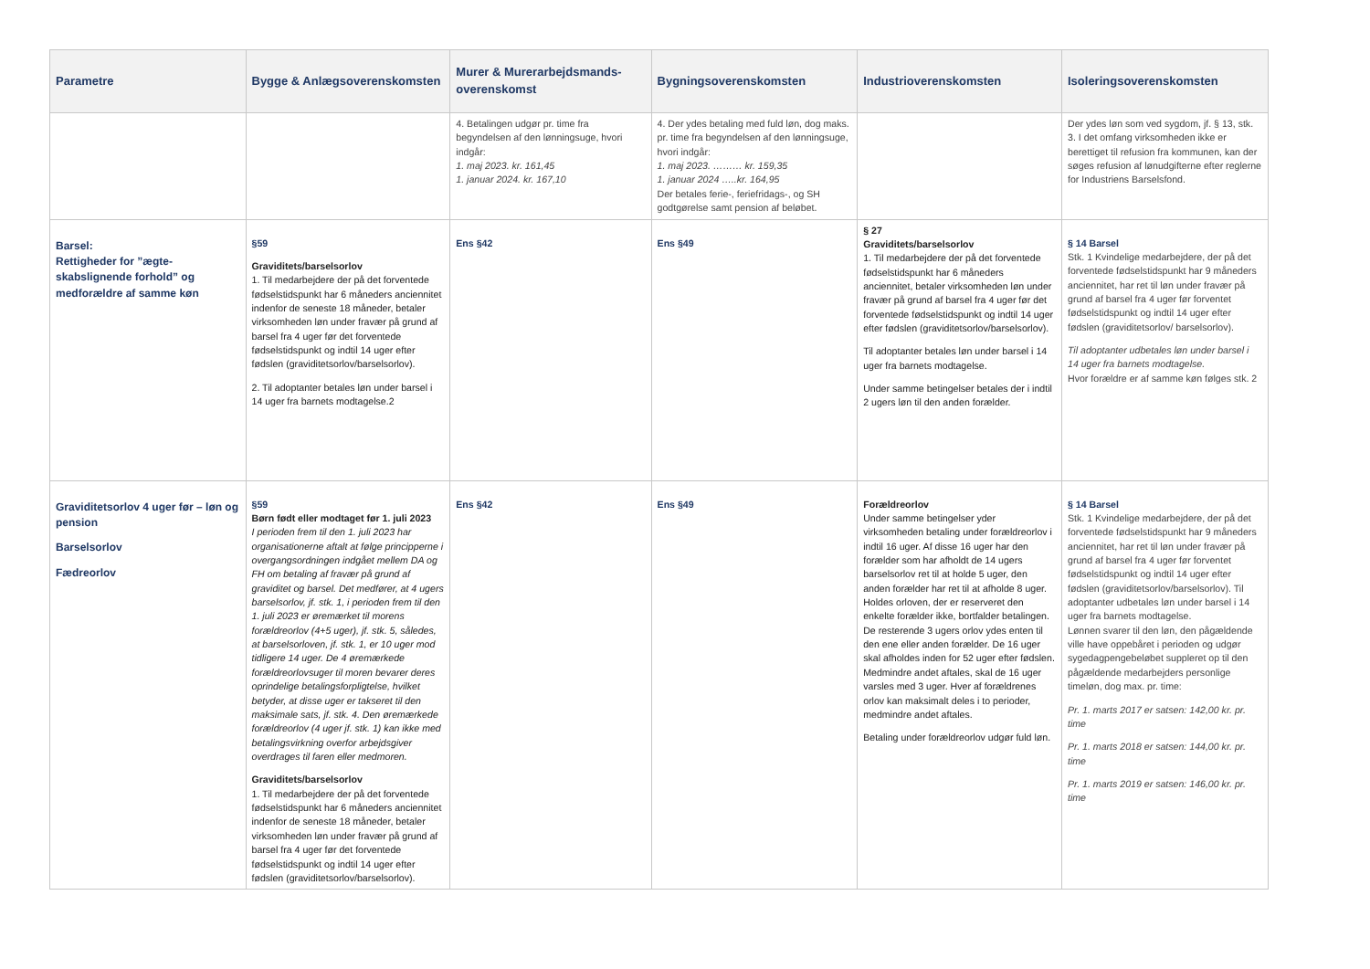| Parametre | Bygge & Anlægsoverenskomsten | Murer & Murerarbejdsmands-overenskomst | Bygningsoverenskomsten | Industrioverenskomsten | Isoleringsoverenskomsten |
| --- | --- | --- | --- | --- | --- |
| | | 4. Betalingen udgør pr. time fra begyndelsen af den lønningsuge, hvori indgår: 1. maj 2023. kr. 161,45 1. januar 2024. kr. 167,10 | 4. Der ydes betaling med fuld løn, dog maks. pr. time fra begyndelsen af den lønningsuge, hvori indgår: 1. maj 2023. ……… kr. 159,35 1. januar 2024 …..kr. 164,95 Der betales ferie-, feriefridags-, og SH godtgørelse samt pension af beløbet. | | Der ydes løn som ved sygdom, jf. § 13, stk. 3. I det omfang virksomheden ikke er berettiget til refusion fra kommunen, kan der søges refusion af lønudgifterne efter reglerne for Industriens Barselsfond. |
| Barsel: Rettigheder for ”ægte-skabslignende forhold” og medforældre af samme køn | §59 Graviditets/barselsorlov 1. Til medarbejdere der på det forventede fødselstidspunkt har 6 måneders anciennitet indenfor de seneste 18 måneder, betaler virksomheden løn under fravær på grund af barsel fra 4 uger før det forventede fødselstidspunkt og indtil 14 uger efter fødslen (graviditetsorlov/barselsorlov). 2. Til adoptanter betales løn under barsel i 14 uger fra barnets modtagelse.2 | Ens §42 | Ens §49 | § 27 Graviditets/barselsorlov 1. Til medarbejdere der på det forventede fødselstidspunkt har 6 måneders anciennitet, betaler virksomheden løn under fravær på grund af barsel fra 4 uger før det forventede fødselstidspunkt og indtil 14 uger efter fødslen (graviditetsorlov/barselsorlov). Til adoptanter betales løn under barsel i 14 uger fra barnets modtagelse. Under samme betingelser betales der i indtil 2 ugers løn til den anden forælder. | § 14 Barsel Stk. 1 Kvindelige medarbejdere, der på det forventede fødselstidspunkt har 9 måneders anciennitet, har ret til løn under fravær på grund af barsel fra 4 uger før forventet fødselstidspunkt og indtil 14 uger efter fødslen (graviditetsorlov/ barselsorlov). Til adoptanter udbetales løn under barsel i 14 uger fra barnets modtagelse. Hvor forældre er af samme køn følges stk. 2 |
| Graviditetsorlov 4 uger før – løn og pension Barselsorlov Fædreorlov | §59 Børn født eller modtaget før 1. juli 2023 I perioden frem til den 1. juli 2023 har organisationerne aftalt at følge principperne i overgangsordningen indgået mellem DA og FH om betaling af fravær på grund af graviditet og barsel. Det medfører, at 4 ugers barselsorlov, jf. stk. 1, i perioden frem til den 1. juli 2023 er øremærket til morens forældreorlov (4+5 uger), jf. stk. 5, således, at barselsorloven, jf. stk. 1, er 10 uger mod tidligere 14 uger. De 4 øremærkede forældreorlovsuger til moren bevarer deres oprindelige betalingsforpligtelse, hvilket betyder, at disse uger er takseret til den maksimale sats, jf. stk. 4. Den øremærkede forældreorlov (4 uger jf. stk. 1) kan ikke med betalingsvirkning overfor arbejdsgiver overdrages til faren eller medmoren. Graviditets/barselsorlov 1. Til medarbejdere der på det forventede fødselstidspunkt har 6 måneders anciennitet indenfor de seneste 18 måneder, betaler virksomheden løn under fravær på grund af barsel fra 4 uger før det forventede fødselstidspunkt og indtil 14 uger efter fødslen (graviditetsorlov/barselsorlov). | Ens §42 | Ens §49 | Forældreorlov Under samme betingelser yder virksomheden betaling under forældreorlov i indtil 16 uger. Af disse 16 uger har den forælder som har afholdt de 14 ugers barselsorlov ret til at holde 5 uger, den anden forælder har ret til at afholde 8 uger. Holdes orloven, der er reserveret den enkelte forælder ikke, bortfalder betalingen. De resterende 3 ugers orlov ydes enten til den ene eller anden forælder. De 16 uger skal afholdes inden for 52 uger efter fødslen. Medmindre andet aftales, skal de 16 uger varsles med 3 uger. Hver af forældrenes orlov kan maksimalt deles i to perioder, medmindre andet aftales. Betaling under forældreorlov udgør fuld løn. | § 14 Barsel Stk. 1 Kvindelige medarbejdere, der på det forventede fødselstidspunkt har 9 måneders anciennitet, har ret til løn under fravær på grund af barsel fra 4 uger før forventet fødselstidspunkt og indtil 14 uger efter fødslen (graviditetsorlov/barselsorlov). Til adoptanter udbetales løn under barsel i 14 uger fra barnets modtagelse. Lønnen svarer til den løn, den pågældende ville have oppebåret i perioden og udgør sygedagpengebeløbet suppleret op til den pågældende medarbejders personlige timeløn, dog max. pr. time: Pr. 1. marts 2017 er satsen: 142,00 kr. pr. time Pr. 1. marts 2018 er satsen: 144,00 kr. pr. time Pr. 1. marts 2019 er satsen: 146,00 kr. pr. time |